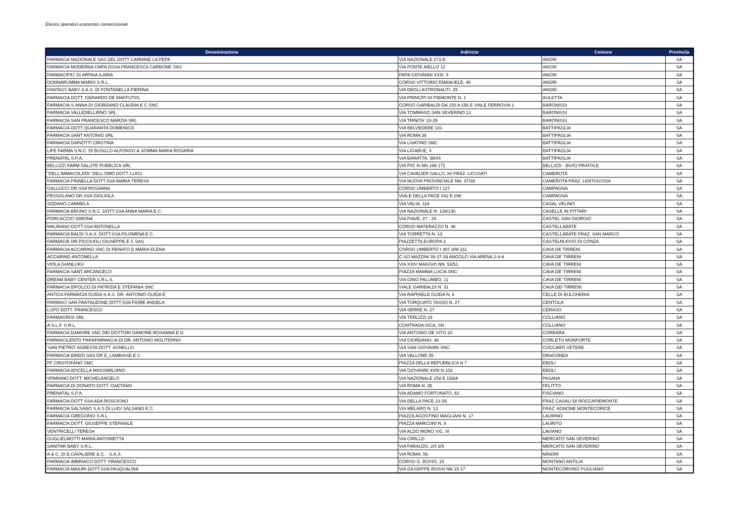Elenco operatori economici convenzionati
| Denominazione | Indirizzo | Comune | Provincia |
| --- | --- | --- | --- |
| FARMACIA NAZIONALE SAS DEL DOTT CARMINE LA PEPA | VIA NAZIONALE 273 B | ANGRI | SA |
| FARMACIA MODERNA CMFA DSSA FRANCESCA CARBONE SAS | VIA PONTE AIELLO 12 | ANGRI | SA |
| FARMACIPIU' DI ARPAIA ILARIA | PAPA GIOVANNI XXIII, 5 | ANGRI | SA |
| DONNARUMMA MARIO S.R.L. | CORSO VITTORIO EMANUELE, 46 | ANGRI | SA |
| FANTASY BABY S.A.S. DI FONTANELLA PIERINA | VIA DEGLI ASTRONAUTI, 25 | ANGRI | SA |
| FARMACIA DOTT. GERARDO DE MAFFUTIIS | VIA PRINCIPI DI PIEMONTE N. 1 | AULETTA | SA |
| FARMACIA S.ANNA DI GIORDANO CLAUDIA E C SNC | CORSO GARIBALDI DA 150 A 156 E VIALE FERROVIA 1 | BARONISSI | SA |
| FARMACIA VALLEDELLIRNO SRL | VIA TOMMASO SAN SEVERINO 13 | BARONISSI | SA |
| FARMACIA SAN FRANCESCO MARZIA SRL | VIA TRINITA' 23-25 | BARONISSI | SA |
| FARMACIA DOTT QUARANTA DOMENICO | VIA BELVEDERE 101 | BATTIPAGLIA | SA |
| FARMACIA SANT'ANTONIO SRL | VIA ROMA 38 | BATTIPAGLIA | SA |
| FARMACIA DAINOTTI CRISTINA | VIA LIVATINO SNC | BATTIPAGLIA | SA |
| LIFE FARMA S.N.C. DI BUSILLO ALFONSO & SOMMA MARIA ROSARIA | VIA LIGABUE, 4 | BATTIPAGLIA | SA |
| PRENATAL S.P.A. | VIA BARATTA, 38/44 | BATTIPAGLIA | SA |
| BELLIZZI FARM SALUTE PUBBLICA SRL | VIA PIO XI NN 169 171 | BELLIZZI - BIVIO PRATOLE | SA |
| "DELL'IMMACOLATA" DELL'OMO DOTT. LUIGI | VIA CAVALIER GALLO, 80 FRAZ. LICUSATI | CAMEROTA | SA |
| FARMACIA PINNELLA DOTT.SSA MARIA TERESA | VIA NUOVA PROVINCIALE NN. 37/39 | CAMEROTA FRAZ. LENTISCOSA | SA |
| GALLUCCI DR.SSA ROSANNA | CORSO UMBERTO I 127 | CAMPAGNA | SA |
| PESSOLANO DR.SSA GIGLIOLA | VIALE DELLA PACE 242 E 256 | CAMPAGNA | SA |
| SODANO CARMELA | VIA VELIA, 116 | CASAL VELINO | SA |
| FARMACIA BRUNO S.N.C. DOTT.SSA ANNA MARIA E C. | VIA NAZIONALE N. 128/130 | CASELLE IN PITTARI | SA |
| PORCACCIO SIMONA | VIA PIAVE, 27 - 29 | CASTEL SAN GIORGIO | SA |
| MAURANO DOTT.SSA ANTONELLA | CORSO MATERAZZO N. 46 | CASTELLABATE | SA |
| FARMACIA BALDI S.A.S. DOTT.SSA FILOMENA E C. | VIA TORRETTA N. 13 | CASTELLABATE FRAZ. SAN MARCO | SA |
| FARMACIE DR PICCIUOLI GIUSEPPE E C SAS | PIAZZETTA EUROPA 2 | CASTELNUOVO DI CONZA | SA |
| FARMACIA ACCARINO SNC DI RENATO E MARIA ELENA | CORSO UMBERTO I 307 309 311 | CAVA DE TIRRENI | SA |
| ACCARINO ANTONELLA | C.SO MAZZINI 35-37-39 ANGOLO VIA ARENA 2-4-6 | CAVA DE' TIRRENI | SA |
| VIOLA GIANLUIGI | VIA XXIV MAGGIO NN. 53/51 | CAVA DE' TIRRENI | SA |
| FARMACIA SANT ARCANGELO | PIAZZA MAMMA LUCIA SNC | CAVA DE' TIRRENI | SA |
| DREAM BABY CENTER S.R.L.S. | VIA GINO PALUMBO, 11 | CAVA DE' TIRRENI | SA |
| FARMACIA BIFOLCO DI PATRIZIA E STEFANIA SNC | VIALE GARIBALDI N. 31 | CAVA DEI TIRRENI | SA |
| ANTICA FARMACIA GUIDA S.A.S. DR. ANTONIO GUIDA E | VIA RAFFAELE GUIDA N. 6 | CELLE DI BULGHERIA | SA |
| FARMACI SAN PANTALEONE DOTT.SSA FIORE ANGELA | VIA TORQUATO TASSO N. 27 | CENTOLA | SA |
| LUPO DOTT. FRANCESCO | VIA SERRE N. 27 | CERASO | SA |
| FARMAGRISI SRL | VIA TERLIZZI 24 | COLLIANO | SA |
| A.S.L.F. S.R.L. | CONTRADA ISCA, SN | COLLIANO | SA |
| FARMACIA DAMORE SNC DEI DOTTORI DAMORE ROSANNA E D | VIA ANTONIO DE VITO 33 | CORBARA | SA |
| FARMACILENTO PARAFARMACIA DI DR. ANTONIO MOLITERNO | VIA GIORDANO, 46 | CORLETO MONFORTE | SA |
| 'SAN PIETRO' AGRESTA DOTT. AGNELLO | VIA SAN GIOVANNI SNC | CUCCARO VETERE | SA |
| FARMACIA BINDO SAS DR E_LAMBIASE E C | VIA VALLONE 55 | DRAGONEA | SA |
| FF CRISTOFANO SNC | PIAZZA DELLA REPUBBLICA N 7 | EBOLI | SA |
| FARMACIA APICELLA MASSIMILIANO | VIA GIOVANNI XXIII N 102 | EBOLI | SA |
| SPARANO DOTT. MICHELANGELO | VIA NAZIONALE 158 E 158/A | FASANA | SA |
| FARMACIA DI DONATO DOTT. GAETANO | VIA ROMA N. 35 | FELITTO | SA |
| PRENATAL S.P.A. | VIA ADAMO FORTUNATO, 62 | FISCIANO | SA |
| FARMACIA DOTT SSA ADA ROSCIGNO | VIA DELLA PACE 23-25 | FRAZ CASALI DI ROCCAPIEMONTE | SA |
| FARMACIA SALSANO S.A.S.DI LUGI SALSANO E C. | VIA MELARO N. 13 | FRAZ. AGNONE MONTECORICE | SA |
| FARMACIA GREGORIO S.R.L. | PIAZZA AGOSTINO MAGLIANI N. 17 | LAURINO | SA |
| FARMACIA DOTT. GIUSEPPE STEFANILE | PIAZZA MARCONI N. 8 | LAURITO | SA |
| VENTRICELLI TERESA | VIA ALDO MORO VIC. III | LAVIANO | SA |
| GUGLIELMOTTI MARIA ANTONIETTA | VIA CIRILLO | MERCATO SAN SEVERINO | SA |
| SANITAR BABY S.R.L. | VIA FARALDO, 2/4 2/5 | MERCATO SAN SEVERINO | SA |
| A & C. DI E.CAVALIERE & C. - S.A.S. | VIA ROMA, 56 | MINORI | SA |
| FARMACIA IMBRIACO DOTT. FRANCESCO | CORSO G. BOVIO, 15 | MONTANO ANTILIA | SA |
| FARMACIA MAIURI DOTT.SSA PASQUALINA | VIA GIUSEPPE ROSSI NN 15 17 | MONTECORVINO PUGLIANO | SA |